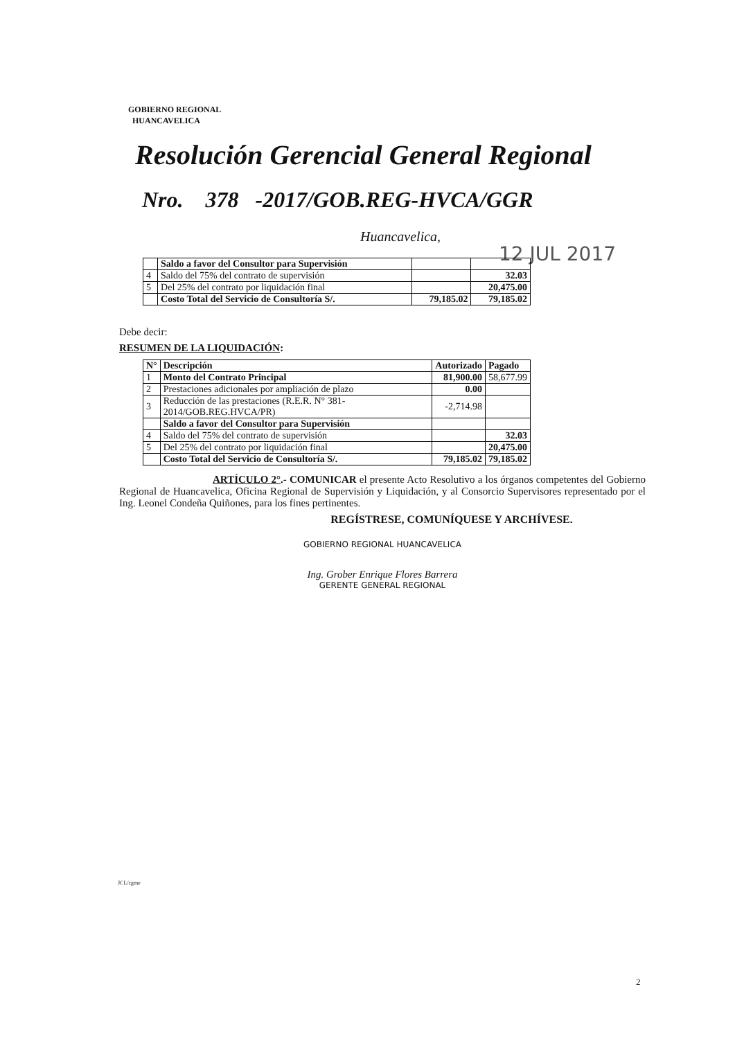GOBIERNO REGIONAL
HUANCAVELICA
Resolución Gerencial General Regional
Nro. 378 -2017/GOB.REG-HVCA/GGR
Huancavelica,
12 JUL 2017
| | Saldo a favor del Consultor para Supervisión | | |
| 4 | Saldo del 75% del contrato de supervisión | | 32.03 |
| 5 | Del 25% del contrato por liquidación final | | 20,475.00 |
| | Costo Total del Servicio de Consultoría S/. | 79,185.02 | 79,185.02 |
Debe decir:
RESUMEN DE LA LIQUIDACIÓN:
| N° | Descripción | Autorizado | Pagado |
| --- | --- | --- | --- |
| 1 | Monto del Contrato Principal | 81,900.00 | 58,677.99 |
| 2 | Prestaciones adicionales por ampliación de plazo | 0.00 | |
| 3 | Reducción de las prestaciones (R.E.R. N° 381-2014/GOB.REG.HVCA/PR) | -2,714.98 | |
| | Saldo a favor del Consultor para Supervisión | | |
| 4 | Saldo del 75% del contrato de supervisión | | 32.03 |
| 5 | Del 25% del contrato por liquidación final | | 20,475.00 |
| | Costo Total del Servicio de Consultoría S/. | 79,185.02 | 79,185.02 |
ARTÍCULO 2°.- COMUNICAR el presente Acto Resolutivo a los órganos competentes del Gobierno Regional de Huancavelica, Oficina Regional de Supervisión y Liquidación, y al Consorcio Supervisores representado por el Ing. Leonel Condeña Quiñones, para los fines pertinentes.
REGÍSTRESE, COMUNÍQUESE Y ARCHÍVESE.
GOBIERNO REGIONAL HUANCAVELICA
Ing. Grober Enrique Flores Barrera
GERENTE GENERAL REGIONAL
JCL/cgme
2